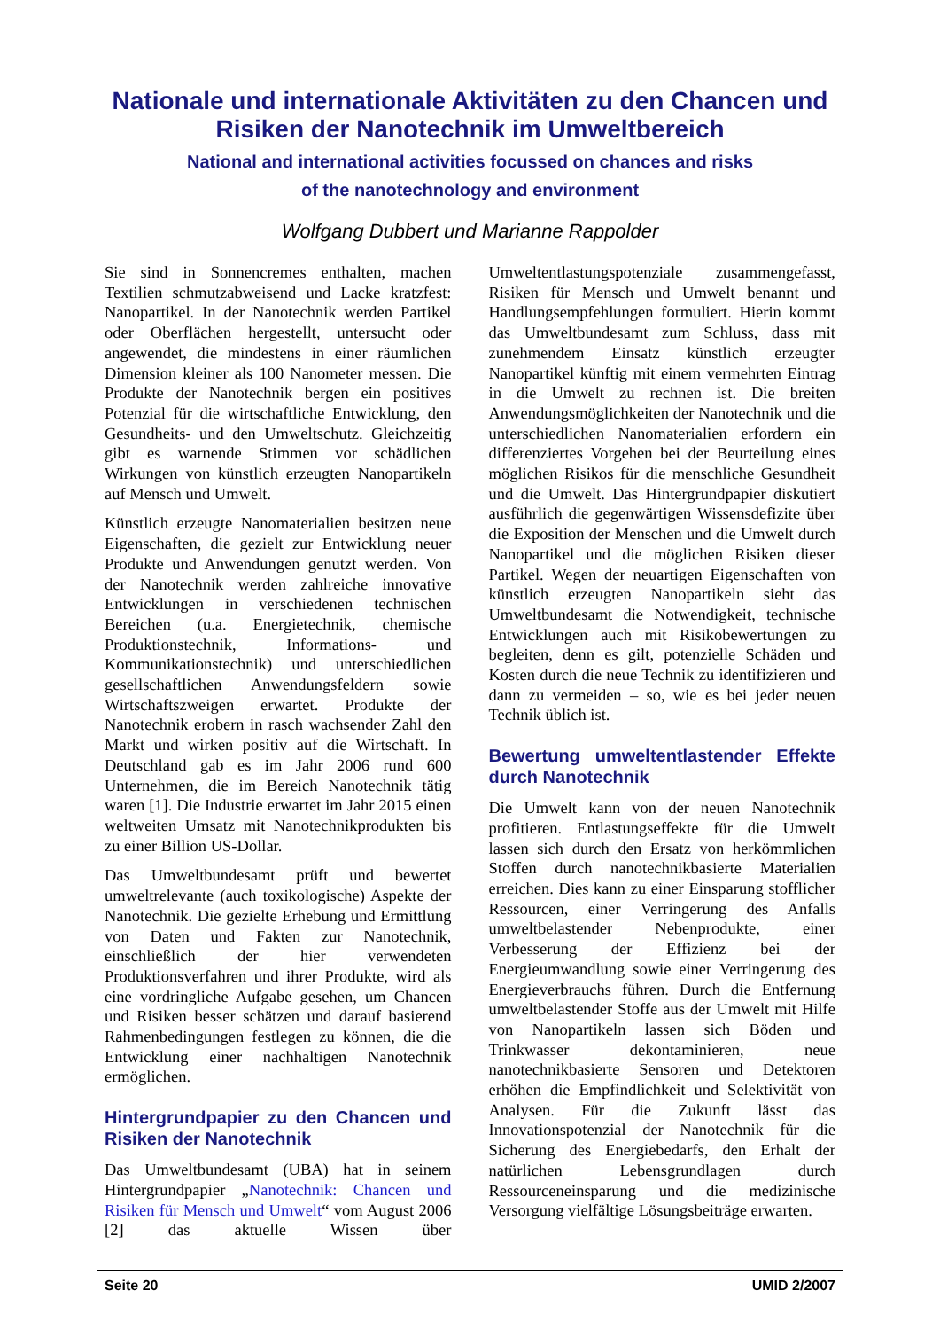Nationale und internationale Aktivitäten zu den Chancen und Risiken der Nanotechnik im Umweltbereich
National and international activities focussed on chances and risks
of the nanotechnology and environment
Wolfgang Dubbert und Marianne Rappolder
Sie sind in Sonnencremes enthalten, machen Textilien schmutzabweisend und Lacke kratzfest: Nanopartikel. In der Nanotechnik werden Partikel oder Oberflächen hergestellt, untersucht oder angewendet, die mindestens in einer räumlichen Dimension kleiner als 100 Nanometer messen. Die Produkte der Nanotechnik bergen ein positives Potenzial für die wirtschaftliche Entwicklung, den Gesundheits- und den Umweltschutz. Gleichzeitig gibt es warnende Stimmen vor schädlichen Wirkungen von künstlich erzeugten Nanopartikeln auf Mensch und Umwelt.
Künstlich erzeugte Nanomaterialien besitzen neue Eigenschaften, die gezielt zur Entwicklung neuer Produkte und Anwendungen genutzt werden. Von der Nanotechnik werden zahlreiche innovative Entwicklungen in verschiedenen technischen Bereichen (u.a. Energietechnik, chemische Produktionstechnik, Informations- und Kommunikationstechnik) und unterschiedlichen gesellschaftlichen Anwendungsfeldern sowie Wirtschaftszweigen erwartet. Produkte der Nanotechnik erobern in rasch wachsender Zahl den Markt und wirken positiv auf die Wirtschaft. In Deutschland gab es im Jahr 2006 rund 600 Unternehmen, die im Bereich Nanotechnik tätig waren [1]. Die Industrie erwartet im Jahr 2015 einen weltweiten Umsatz mit Nanotechnikprodukten bis zu einer Billion US-Dollar.
Das Umweltbundesamt prüft und bewertet umweltrelevante (auch toxikologische) Aspekte der Nanotechnik. Die gezielte Erhebung und Ermittlung von Daten und Fakten zur Nanotechnik, einschließlich der hier verwendeten Produktionsverfahren und ihrer Produkte, wird als eine vordringliche Aufgabe gesehen, um Chancen und Risiken besser schätzen und darauf basierend Rahmenbedingungen festlegen zu können, die die Entwicklung einer nachhaltigen Nanotechnik ermöglichen.
Hintergrundpapier zu den Chancen und Risiken der Nanotechnik
Das Umweltbundesamt (UBA) hat in seinem Hintergrundpapier „Nanotechnik: Chancen und Risiken für Mensch und Umwelt“ vom August 2006 [2] das aktuelle Wissen über Umweltentlastungspotenziale zusammengefasst, Risiken für Mensch und Umwelt benannt und Handlungsempfehlungen formuliert. Hierin kommt das Umweltbundesamt zum Schluss, dass mit zunehmendem Einsatz künstlich erzeugter Nanopartikel künftig mit einem vermehrten Eintrag in die Umwelt zu rechnen ist. Die breiten Anwendungsmöglichkeiten der Nanotechnik und die unterschiedlichen Nanomaterialien erfordern ein differenziertes Vorgehen bei der Beurteilung eines möglichen Risikos für die menschliche Gesundheit und die Umwelt. Das Hintergrundpapier diskutiert ausführlich die gegenwärtigen Wissensdefizite über die Exposition der Menschen und die Umwelt durch Nanopartikel und die möglichen Risiken dieser Partikel. Wegen der neuartigen Eigenschaften von künstlich erzeugten Nanopartikeln sieht das Umweltbundesamt die Notwendigkeit, technische Entwicklungen auch mit Risikobewertungen zu begleiten, denn es gilt, potenzielle Schäden und Kosten durch die neue Technik zu identifizieren und dann zu vermeiden – so, wie es bei jeder neuen Technik üblich ist.
Bewertung umweltentlastender Effekte durch Nanotechnik
Die Umwelt kann von der neuen Nanotechnik profitieren. Entlastungseffekte für die Umwelt lassen sich durch den Ersatz von herkömmlichen Stoffen durch nanotechnikbasierte Materialien erreichen. Dies kann zu einer Einsparung stofflicher Ressourcen, einer Verringerung des Anfalls umweltbelastender Nebenprodukte, einer Verbesserung der Effizienz bei der Energieumwandlung sowie einer Verringerung des Energieverbrauchs führen. Durch die Entfernung umweltbelastender Stoffe aus der Umwelt mit Hilfe von Nanopartikeln lassen sich Böden und Trinkwasser dekontaminieren, neue nanotechnikbasierte Sensoren und Detektoren erhöhen die Empfindlichkeit und Selektivität von Analysen. Für die Zukunft lässt das Innovationspotenzial der Nanotechnik für die Sicherung des Energiebedarfs, den Erhalt der natürlichen Lebensgrundlagen durch Ressourceneinsparung und die medizinische Versorgung vielfältige Lösungsbeiträge erwarten.
Seite 20 UMID 2/2007